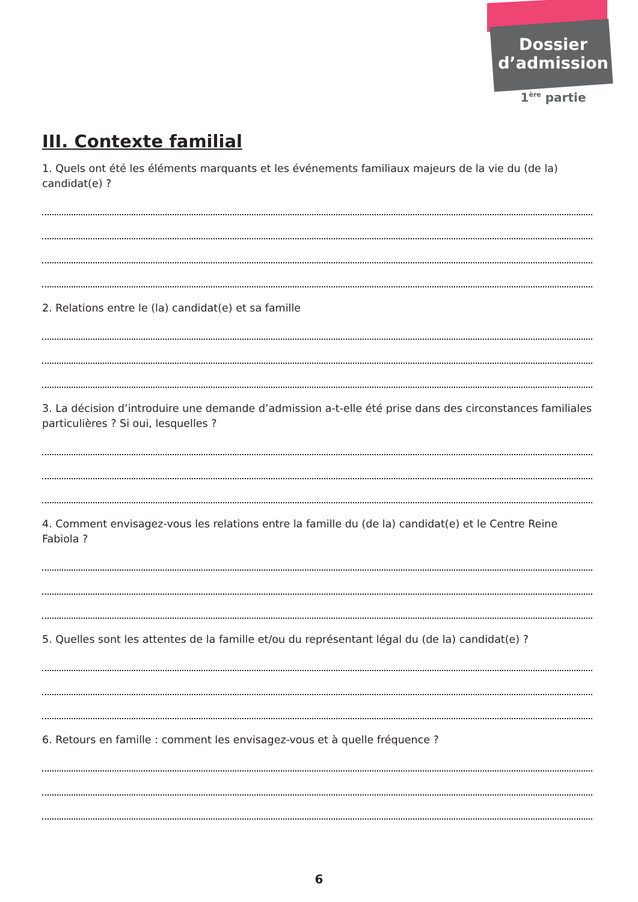Dossier
d’admission
1<sup>ère</sup> partie
III. Contexte familial
1. Quels ont été les éléments marquants et les événements familiaux majeurs de la vie du (de la) candidat(e) ?
2. Relations entre le (la) candidat(e) et sa famille
3. La décision d’introduire une demande d’admission a-t-elle été prise dans des circonstances familiales particulières ? Si oui, lesquelles ?
4. Comment envisagez-vous les relations entre la famille du (de la) candidat(e) et le Centre Reine Fabiola ?
5. Quelles sont les attentes de la famille et/ou du représentant légal du (de la) candidat(e) ?
6. Retours en famille : comment les envisagez-vous et à quelle fréquence ?
6